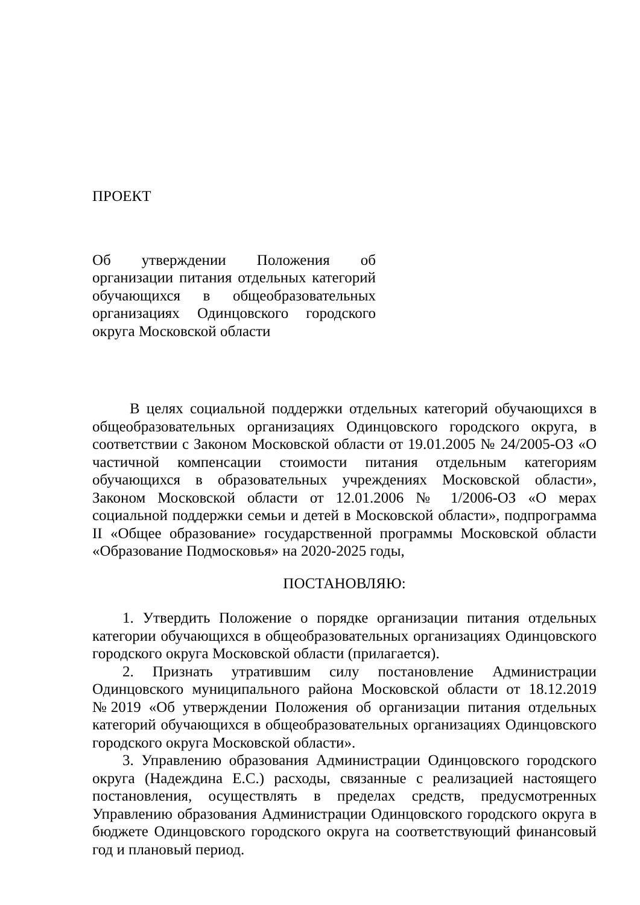ПРОЕКТ
Об утверждении Положения об организации питания отдельных категорий обучающихся в общеобразовательных организациях Одинцовского городского округа Московской области
В целях социальной поддержки отдельных категорий обучающихся в общеобразовательных организациях Одинцовского городского округа, в соответствии с Законом Московской области от 19.01.2005 № 24/2005-ОЗ «О частичной компенсации стоимости питания отдельным категориям обучающихся в образовательных учреждениях Московской области», Законом Московской области от 12.01.2006 № 1/2006-ОЗ «О мерах социальной поддержки семьи и детей в Московской области», подпрограмма II «Общее образование» государственной программы Московской области «Образование Подмосковья» на 2020-2025 годы,
ПОСТАНОВЛЯЮ:
1. Утвердить Положение о порядке организации питания отдельных категории обучающихся в общеобразовательных организациях Одинцовского городского округа Московской области (прилагается).
2. Признать утратившим силу постановление Администрации Одинцовского муниципального района Московской области от 18.12.2019 №2019 «Об утверждении Положения об организации питания отдельных категорий обучающихся в общеобразовательных организациях Одинцовского городского округа Московской области».
3. Управлению образования Администрации Одинцовского городского округа (Надеждина Е.С.) расходы, связанные с реализацией настоящего постановления, осуществлять в пределах средств, предусмотренных Управлению образования Администрации Одинцовского городского округа в бюджете Одинцовского городского округа на соответствующий финансовый год и плановый период.